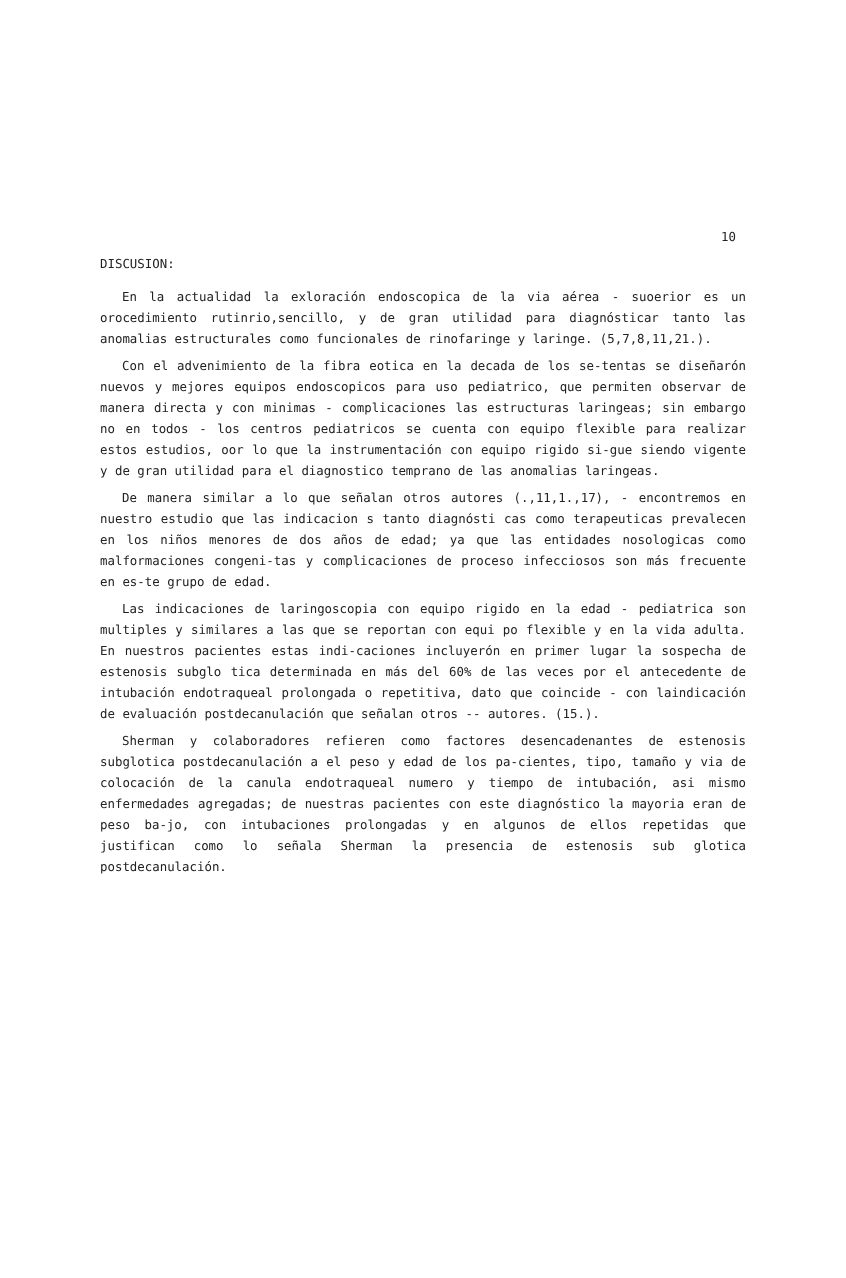10
DISCUSION:
En la actualidad la exloración endoscopica de la via aérea - suoerior es un orocedimiento rutinrio,sencillo, y de gran utilidad para diagnósticar tanto las anomalias estructurales como funcionales de rinofaringe y laringe. (5,7,8,11,21.).
Con el advenimiento de la fibra eotica en la decada de los se-tentas se diseñarón nuevos y mejores equipos endoscopicos para uso pediatrico, que permiten observar de manera directa y con minimas - complicaciones las estructuras laringeas; sin embargo no en todos - los centros pediatricos se cuenta con equipo flexible para realizar estos estudios, oor lo que la instrumentación con equipo rigido si-gue siendo vigente y de gran utilidad para el diagnostico temprano de las anomalias laringeas.
De manera similar a lo que señalan otros autores (.,11,1.,17), - encontremos en nuestro estudio que las indicacion s tanto diagnósti cas como terapeuticas prevalecen en los niños menores de dos años de edad; ya que las entidades nosologicas como malformaciones congeni-tas y complicaciones de proceso infecciosos son más frecuente en es-te grupo de edad.
Las indicaciones de laringoscopia con equipo rigido en la edad - pediatrica son multiples y similares a las que se reportan con equi po flexible y en la vida adulta. En nuestros pacientes estas indi-caciones incluyerón en primer lugar la sospecha de estenosis subglo tica determinada en más del 60% de las veces por el antecedente de intubación endotraqueal prolongada o repetitiva, dato que coincide - con laindicación de evaluación postdecanulación que señalan otros -- autores. (15.).
Sherman y colaboradores refieren como factores desencadenantes de estenosis subglotica postdecanulación a el peso y edad de los pa-cientes, tipo, tamaño y via de colocación de la canula endotraqueal numero y tiempo de intubación, asi mismo enfermedades agregadas; de nuestras pacientes con este diagnóstico la mayoria eran de peso ba-jo, con intubaciones prolongadas y en algunos de ellos repetidas que justifican como lo señala Sherman la presencia de estenosis sub glotica postdecanulación.